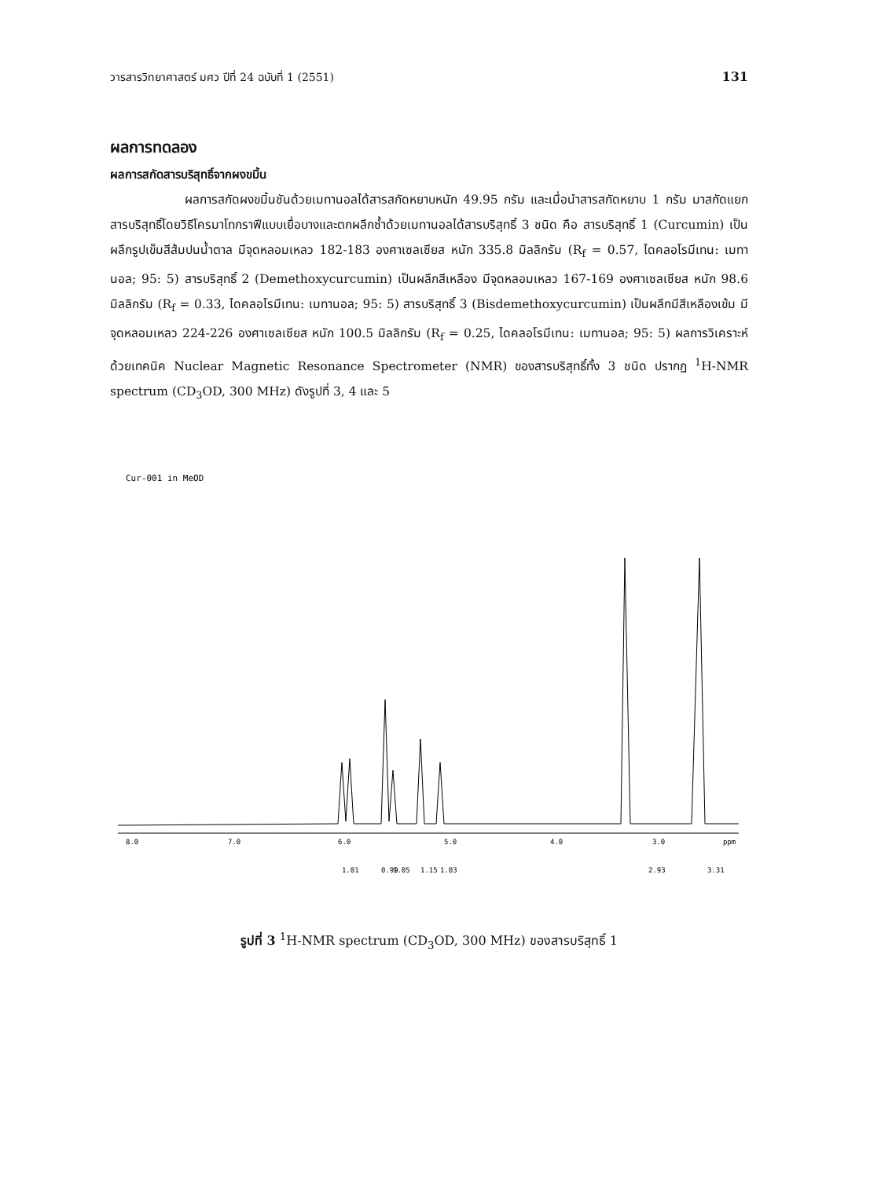วารสารวิทยาศาสตร์ มศว ปีที่ 24 ฉบับที่ 1 (2551) 131
ผลการทดลอง
ผลการสกัดสารบริสุทธิ์จากผงขมิ้น
ผลการสกัดผงขมิ้นชันด้วยเมทานอลได้สารสกัดหยาบหนัก 49.95 กรัม และเมื่อนำสารสกัดหยาบ 1 กรัม มาสกัดแยกสารบริสุทธิ์โดยวิธีโครมาโทกราฟีแบบเยื่อบางและตกผลึกซ้ำด้วยเมทานอลได้สารบริสุทธิ์ 3 ชนิด คือ สารบริสุทธิ์ 1 (Curcumin) เป็นผลึกรูปเข็มสีส้มปนน้ำตาล มีจุดหลอมเหลว 182-183 องศาเซลเซียส หนัก 335.8 มิลลิกรัม (R<sub>f</sub> = 0.57, ไดคลอโรมีเทน: เมทานอล; 95: 5) สารบริสุทธิ์ 2 (Demethoxycurcumin) เป็นผลึกสีเหลือง มีจุดหลอมเหลว 167-169 องศาเซลเซียส หนัก 98.6 มิลลิกรัม (R<sub>f</sub> = 0.33, ไดคลอโรมีเทน: เมทานอล; 95: 5) สารบริสุทธิ์ 3 (Bisdemethoxycurcumin) เป็นผลึกมีสีเหลืองเข้ม มีจุดหลอมเหลว 224-226 องศาเซลเซียส หนัก 100.5 มิลลิกรัม (R<sub>f</sub> = 0.25, ไดคลอโรมีเทน: เมทานอล; 95: 5) ผลการวิเคราะห์ด้วยเทคนิค Nuclear Magnetic Resonance Spectrometer (NMR) ของสารบริสุทธิ์ทั้ง 3 ชนิด ปรากฏ <sup>1</sup>H-NMR spectrum (CD<sub>3</sub>OD, 300 MHz) ดังรูปที่ 3, 4 และ 5
Cur-001 in MeOD
8.0
7.0
6.0
5.0
4.0
3.0
ppm
1.01
0.99
1.05
1.15
1.03
2.93
3.31
รูปที่ 3 <sup>1</sup>H-NMR spectrum (CD<sub>3</sub>OD, 300 MHz) ของสารบริสุทธิ์ 1